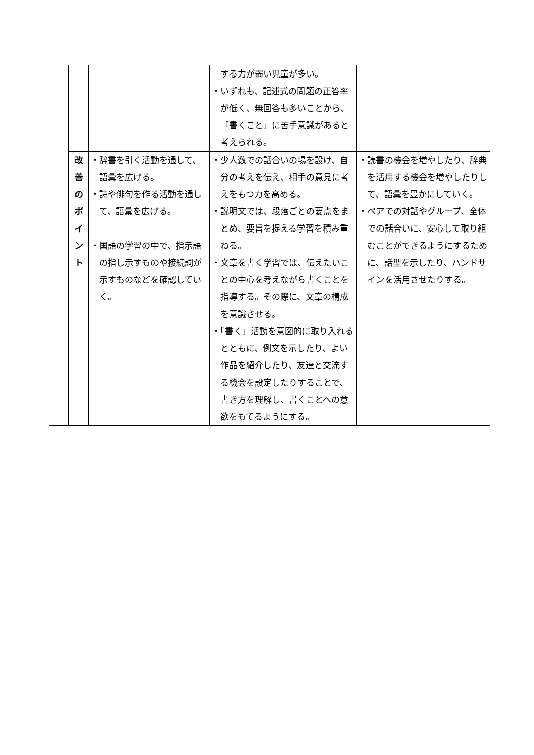| | | | する力が弱い児童が多い。 ・いずれも、記述式の問題の正答率が低く、無回答も多いことから、「書くこと」に苦手意識があると考えられる。 | |
| | 改 善 の ポ イ ン ト | ・辞書を引く活動を通して、語彙を広げる。 ・詩や俳句を作る活動を通して、語彙を広げる。 ・国語の学習の中で、指示語の指し示すものや接続詞が示すものなどを確認していく。 | ・少人数での話合いの場を設け、自分の考えを伝え、相手の意見に考えをもつ力を高める。 ・説明文では、段落ごとの要点をまとめ、要旨を捉える学習を積み重ねる。 ・文章を書く学習では、伝えたいことの中心を考えながら書くことを指導する。その際に、文章の構成を意識させる。 ・「書く」活動を意図的に取り入れるとともに、例文を示したり、よい作品を紹介したり、友達と交流する機会を設定したりすることで、書き方を理解し、書くことへの意欲をもてるようにする。 | ・読書の機会を増やしたり、辞典を活用する機会を増やしたりして、語彙を豊かにしていく。 ・ペアでの対話やグループ、全体での話合いに、安心して取り組むことができるようにするために、話型を示したり、ハンドサインを活用させたりする。 |